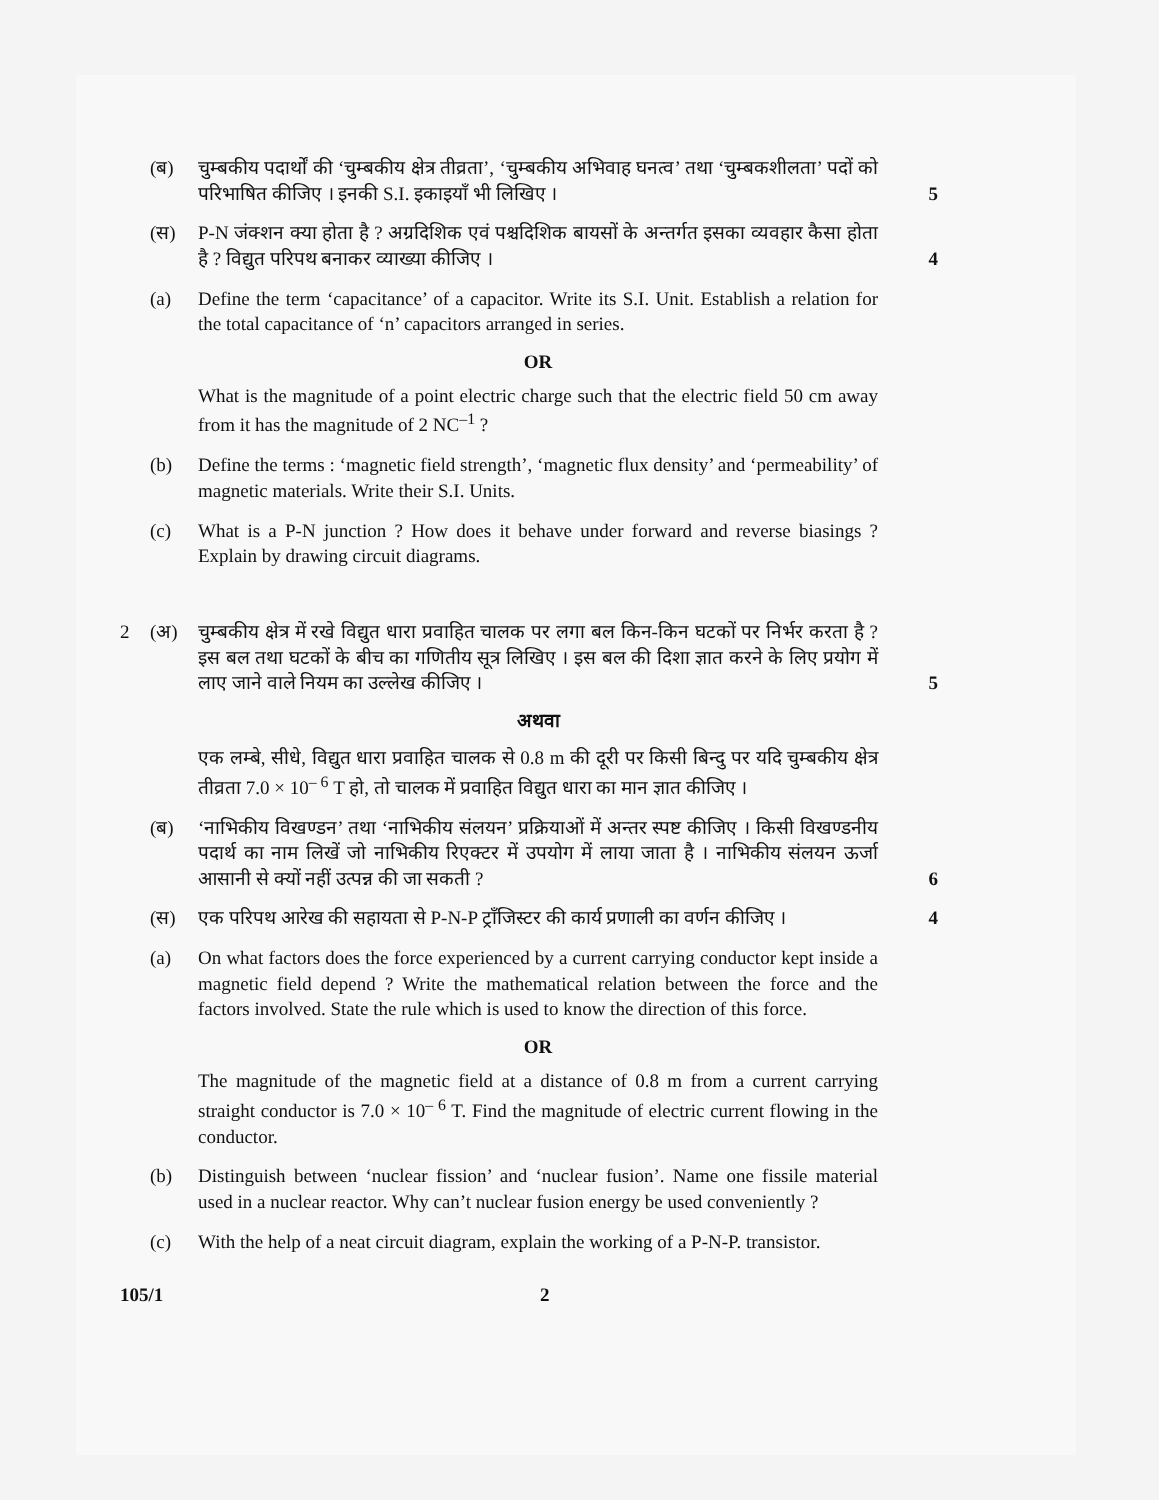(ब) चुम्बकीय पदार्थों की ‘चुम्बकीय क्षेत्र तीव्रता’, ‘चुम्बकीय अभिवाह घनत्व’ तथा ‘चुम्बकशीलता’ पदों को परिभाषित कीजिए । इनकी S.I. इकाइयाँ भी लिखिए ।
5
(स) P-N जंक्शन क्या होता है ? अग्रदिशिक एवं पश्चदिशिक बायसों के अन्तर्गत इसका व्यवहार कैसा होता है ? विद्युत परिपथ बनाकर व्याख्या कीजिए ।
4
(a) Define the term ‘capacitance’ of a capacitor. Write its S.I. Unit. Establish a relation for the total capacitance of ‘n’ capacitors arranged in series.
OR
What is the magnitude of a point electric charge such that the electric field 50 cm away from it has the magnitude of 2 NC<sup>–1</sup> ?
(b) Define the terms : ‘magnetic field strength’, ‘magnetic flux density’ and ‘permeability’ of magnetic materials. Write their S.I. Units.
(c) What is a P-N junction ? How does it behave under forward and reverse biasings ? Explain by drawing circuit diagrams.
2 (अ) चुम्बकीय क्षेत्र में रखे विद्युत धारा प्रवाहित चालक पर लगा बल किन-किन घटकों पर निर्भर करता है ? इस बल तथा घटकों के बीच का गणितीय सूत्र लिखिए । इस बल की दिशा ज्ञात करने के लिए प्रयोग में लाए जाने वाले नियम का उल्लेख कीजिए ।
5
अथवा
एक लम्बे, सीधे, विद्युत धारा प्रवाहित चालक से 0.8 m की दूरी पर किसी बिन्दु पर यदि चुम्बकीय क्षेत्र तीव्रता 7.0 × 10<sup>– 6</sup> T हो, तो चालक में प्रवाहित विद्युत धारा का मान ज्ञात कीजिए ।
(ब) ‘नाभिकीय विखण्डन’ तथा ‘नाभिकीय संलयन’ प्रक्रियाओं में अन्तर स्पष्ट कीजिए । किसी विखण्डनीय पदार्थ का नाम लिखें जो नाभिकीय रिएक्टर में उपयोग में लाया जाता है । नाभिकीय संलयन ऊर्जा आसानी से क्यों नहीं उत्पन्न की जा सकती ?
6
(स) एक परिपथ आरेख की सहायता से P-N-P ट्रॉंजिस्टर की कार्य प्रणाली का वर्णन कीजिए ।
4
(a) On what factors does the force experienced by a current carrying conductor kept inside a magnetic field depend ? Write the mathematical relation between the force and the factors involved. State the rule which is used to know the direction of this force.
OR
The magnitude of the magnetic field at a distance of 0.8 m from a current carrying straight conductor is 7.0 × 10<sup>– 6</sup> T. Find the magnitude of electric current flowing in the conductor.
(b) Distinguish between ‘nuclear fission’ and ‘nuclear fusion’. Name one fissile material used in a nuclear reactor. Why can’t nuclear fusion energy be used conveniently ?
(c) With the help of a neat circuit diagram, explain the working of a P-N-P. transistor.
105/1 2